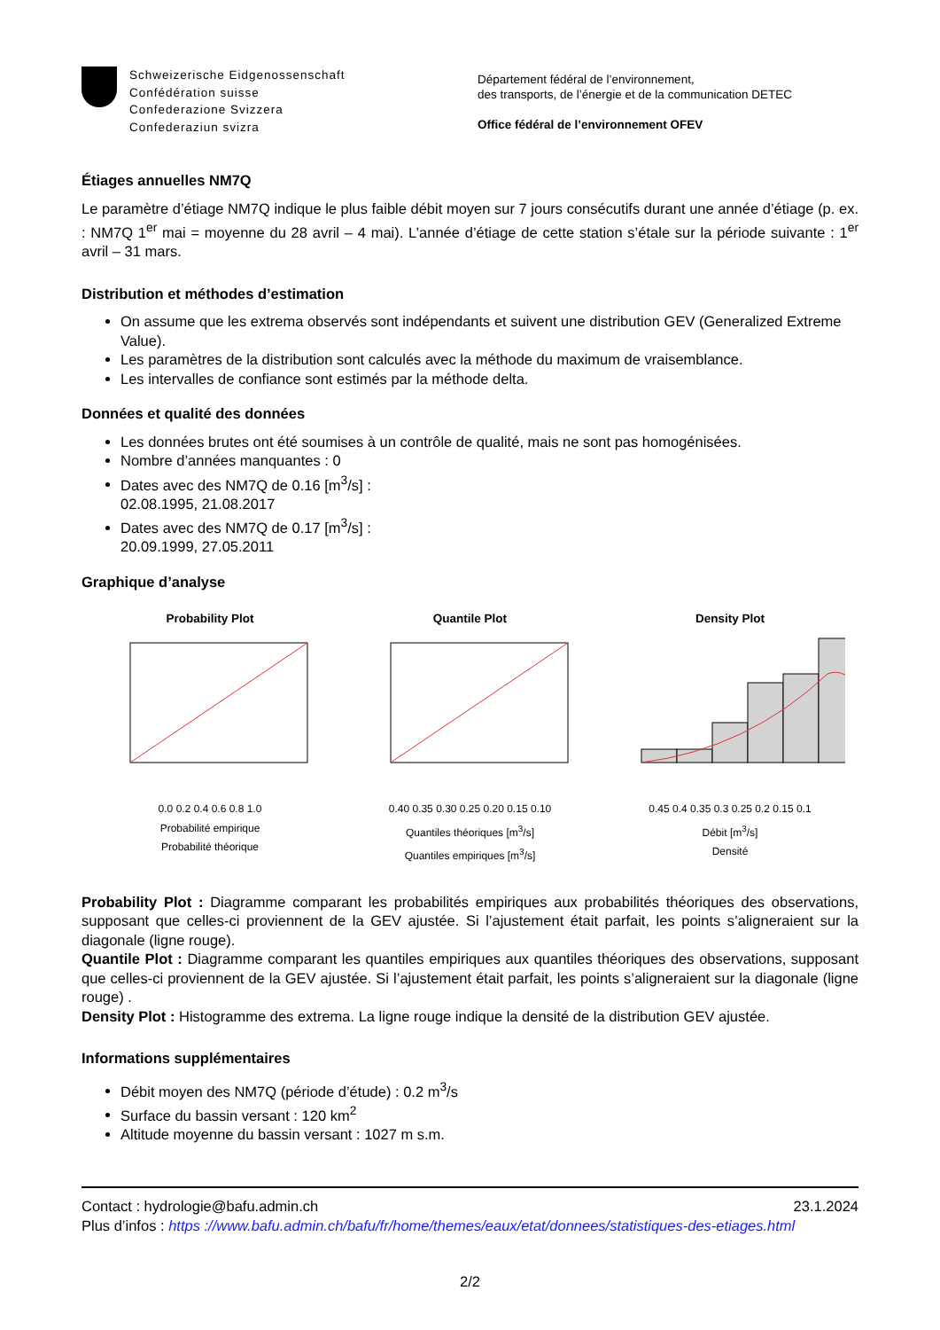Schweizerische Eidgenossenschaft
Confédération suisse
Confederazione Svizzera
Confederaziun svizra
Département fédéral de l’environnement,
des transports, de l’énergie et de la communication DETEC
Office fédéral de l’environnement OFEV
Étiages annuelles NM7Q
Le paramètre d’étiage NM7Q indique le plus faible débit moyen sur 7 jours consécutifs durant une année d’étiage (p. ex. : NM7Q 1<sup>er</sup> mai = moyenne du 28 avril – 4 mai). L’année d’étiage de cette station s’étale sur la période suivante : 1<sup>er</sup> avril – 31 mars.
Distribution et méthodes d’estimation
On assume que les extrema observés sont indépendants et suivent une distribution GEV (Generalized Extreme Value).
Les paramètres de la distribution sont calculés avec la méthode du maximum de vraisemblance.
Les intervalles de confiance sont estimés par la méthode delta.
Données et qualité des données
Les données brutes ont été soumises à un contrôle de qualité, mais ne sont pas homogénisées.
Nombre d’années manquantes : 0
Dates avec des NM7Q de 0.16 [m<sup>3</sup>/s] :
02.08.1995, 21.08.2017
Dates avec des NM7Q de 0.17 [m<sup>3</sup>/s] :
20.09.1999, 27.05.2011
Graphique d’analyse
Probability Plot
0.0 0.2 0.4 0.6 0.8 1.0
Probabilité empirique
Probabilité théorique
Quantile Plot
0.40 0.35 0.30 0.25 0.20 0.15 0.10
Quantiles théoriques [m<sup>3</sup>/s]
Quantiles empiriques [m<sup>3</sup>/s]
Density Plot
0.45 0.4 0.35 0.3 0.25 0.2 0.15 0.1
Débit [m<sup>3</sup>/s]
Densité
Probability Plot : Diagramme comparant les probabilités empiriques aux probabilités théoriques des observations, supposant que celles-ci proviennent de la GEV ajustée. Si l’ajustement était parfait, les points s’aligneraient sur la diagonale (ligne rouge).
Quantile Plot : Diagramme comparant les quantiles empiriques aux quantiles théoriques des observations, supposant que celles-ci proviennent de la GEV ajustée. Si l’ajustement était parfait, les points s’aligneraient sur la diagonale (ligne rouge) .
Density Plot : Histogramme des extrema. La ligne rouge indique la densité de la distribution GEV ajustée.
Informations supplémentaires
Débit moyen des NM7Q (période d’étude) : 0.2 m<sup>3</sup>/s
Surface du bassin versant : 120 km<sup>2</sup>
Altitude moyenne du bassin versant : 1027 m s.m.
Contact : hydrologie@bafu.admin.ch 23.1.2024
Plus d’infos : https ://www.bafu.admin.ch/bafu/fr/home/themes/eaux/etat/donnees/statistiques-des-etiages.html
2/2